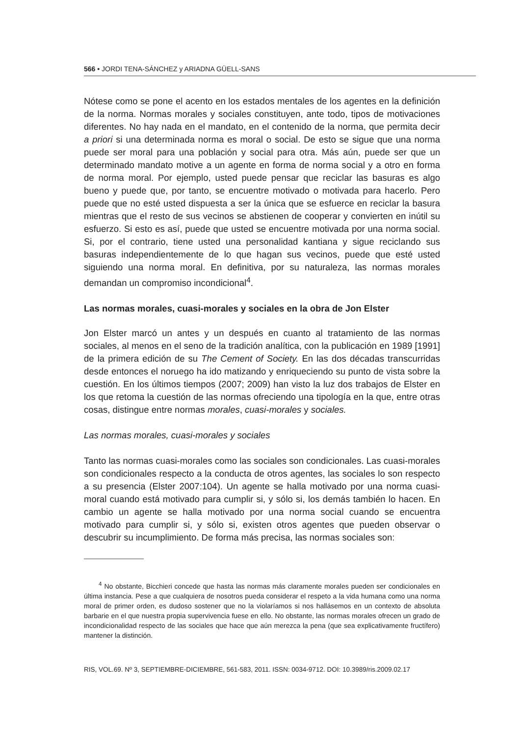566 • JORDI TENA-SÁNCHEZ y ARIADNA GÜELL-SANS
Nótese como se pone el acento en los estados mentales de los agentes en la definición de la norma. Normas morales y sociales constituyen, ante todo, tipos de motivaciones diferentes. No hay nada en el mandato, en el contenido de la norma, que permita decir a priori si una determinada norma es moral o social. De esto se sigue que una norma puede ser moral para una población y social para otra. Más aún, puede ser que un determinado mandato motive a un agente en forma de norma social y a otro en forma de norma moral. Por ejemplo, usted puede pensar que reciclar las basuras es algo bueno y puede que, por tanto, se encuentre motivado o motivada para hacerlo. Pero puede que no esté usted dispuesta a ser la única que se esfuerce en reciclar la basura mientras que el resto de sus vecinos se abstienen de cooperar y convierten en inútil su esfuerzo. Si esto es así, puede que usted se encuentre motivada por una norma social. Si, por el contrario, tiene usted una personalidad kantiana y sigue reciclando sus basuras independientemente de lo que hagan sus vecinos, puede que esté usted siguiendo una norma moral. En definitiva, por su naturaleza, las normas morales demandan un compromiso incondicional<sup>4</sup>.
Las normas morales, cuasi-morales y sociales en la obra de Jon Elster
Jon Elster marcó un antes y un después en cuanto al tratamiento de las normas sociales, al menos en el seno de la tradición analítica, con la publicación en 1989 [1991] de la primera edición de su The Cement of Society. En las dos décadas transcurridas desde entonces el noruego ha ido matizando y enriqueciendo su punto de vista sobre la cuestión. En los últimos tiempos (2007; 2009) han visto la luz dos trabajos de Elster en los que retoma la cuestión de las normas ofreciendo una tipología en la que, entre otras cosas, distingue entre normas morales, cuasi-morales y sociales.
Las normas morales, cuasi-morales y sociales
Tanto las normas cuasi-morales como las sociales son condicionales. Las cuasi-morales son condicionales respecto a la conducta de otros agentes, las sociales lo son respecto a su presencia (Elster 2007:104). Un agente se halla motivado por una norma cuasi-moral cuando está motivado para cumplir si, y sólo si, los demás también lo hacen. En cambio un agente se halla motivado por una norma social cuando se encuentra motivado para cumplir si, y sólo si, existen otros agentes que pueden observar o descubrir su incumplimiento. De forma más precisa, las normas sociales son:
<sup>4</sup> No obstante, Bicchieri concede que hasta las normas más claramente morales pueden ser condicionales en última instancia. Pese a que cualquiera de nosotros pueda considerar el respeto a la vida humana como una norma moral de primer orden, es dudoso sostener que no la violaríamos si nos hallásemos en un contexto de absoluta barbarie en el que nuestra propia supervivencia fuese en ello. No obstante, las normas morales ofrecen un grado de incondicionalidad respecto de las sociales que hace que aún merezca la pena (que sea explicativamente fructífero) mantener la distinción.
RIS, VOL.69. Nº 3, SEPTIEMBRE-DICIEMBRE, 561-583, 2011. ISSN: 0034-9712. DOI: 10.3989/ris.2009.02.17